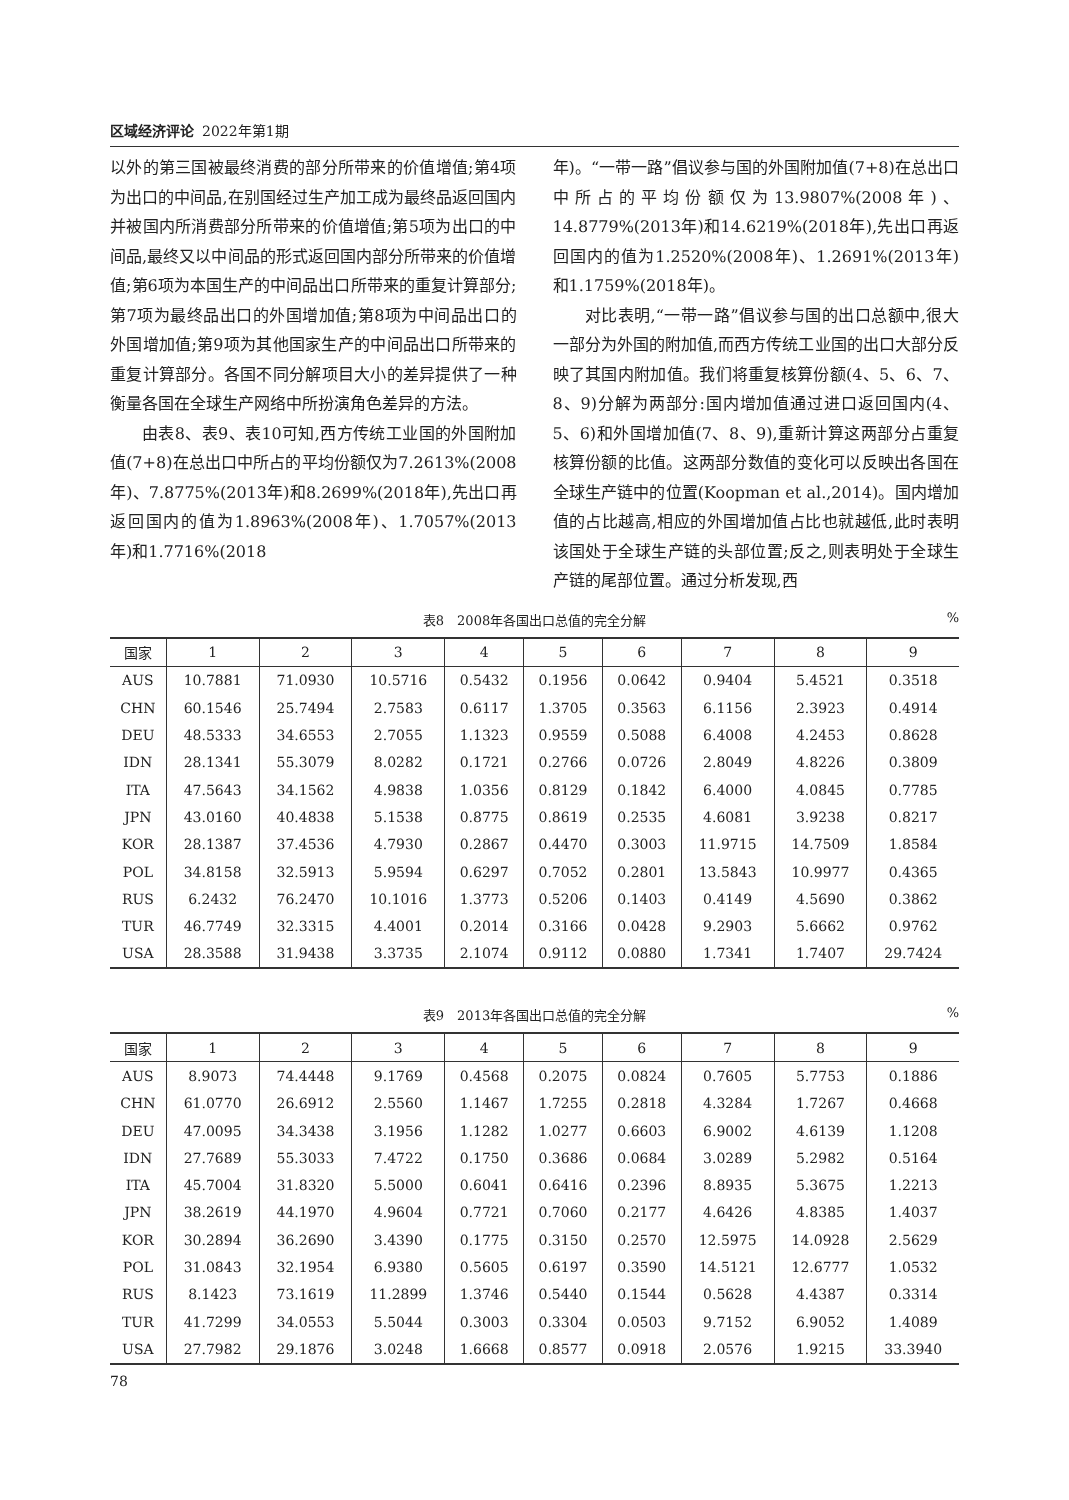区域经济评论 2022年第1期
以外的第三国被最终消费的部分所带来的价值增值;第4项为出口的中间品,在别国经过生产加工成为最终品返回国内并被国内所消费部分所带来的价值增值;第5项为出口的中间品,最终又以中间品的形式返回国内部分所带来的价值增值;第6项为本国生产的中间品出口所带来的重复计算部分;第7项为最终品出口的外国增加值;第8项为中间品出口的外国增加值;第9项为其他国家生产的中间品出口所带来的重复计算部分。各国不同分解项目大小的差异提供了一种衡量各国在全球生产网络中所扮演角色差异的方法。
由表8、表9、表10可知,西方传统工业国的外国附加值(7+8)在总出口中所占的平均份额仅为7.2613%(2008年)、7.8775%(2013年)和8.2699%(2018年),先出口再返回国内的值为1.8963%(2008年)、1.7057%(2013年)和1.7716%(2018
年)。“一带一路”倡议参与国的外国附加值(7+8)在总出口中所占的平均份额仅为13.9807%(2008年)、14.8779%(2013年)和14.6219%(2018年),先出口再返回国内的值为1.2520%(2008年)、1.2691%(2013年)和1.1759%(2018年)。
对比表明,“一带一路”倡议参与国的出口总额中,很大一部分为外国的附加值,而西方传统工业国的出口大部分反映了其国内附加值。我们将重复核算份额(4、5、6、7、8、9)分解为两部分:国内增加值通过进口返回国内(4、5、6)和外国增加值(7、8、9),重新计算这两部分占重复核算份额的比值。这两部分数值的变化可以反映出各国在全球生产链中的位置(Koopman et al.,2014)。国内增加值的占比越高,相应的外国增加值占比也就越低,此时表明该国处于全球生产链的头部位置;反之,则表明处于全球生产链的尾部位置。通过分析发现,西
表8　2008年各国出口总值的完全分解%
| 国家 | 1 | 2 | 3 | 4 | 5 | 6 | 7 | 8 | 9 |
| --- | --- | --- | --- | --- | --- | --- | --- | --- | --- |
| AUS | 10.7881 | 71.0930 | 10.5716 | 0.5432 | 0.1956 | 0.0642 | 0.9404 | 5.4521 | 0.3518 |
| CHN | 60.1546 | 25.7494 | 2.7583 | 0.6117 | 1.3705 | 0.3563 | 6.1156 | 2.3923 | 0.4914 |
| DEU | 48.5333 | 34.6553 | 2.7055 | 1.1323 | 0.9559 | 0.5088 | 6.4008 | 4.2453 | 0.8628 |
| IDN | 28.1341 | 55.3079 | 8.0282 | 0.1721 | 0.2766 | 0.0726 | 2.8049 | 4.8226 | 0.3809 |
| ITA | 47.5643 | 34.1562 | 4.9838 | 1.0356 | 0.8129 | 0.1842 | 6.4000 | 4.0845 | 0.7785 |
| JPN | 43.0160 | 40.4838 | 5.1538 | 0.8775 | 0.8619 | 0.2535 | 4.6081 | 3.9238 | 0.8217 |
| KOR | 28.1387 | 37.4536 | 4.7930 | 0.2867 | 0.4470 | 0.3003 | 11.9715 | 14.7509 | 1.8584 |
| POL | 34.8158 | 32.5913 | 5.9594 | 0.6297 | 0.7052 | 0.2801 | 13.5843 | 10.9977 | 0.4365 |
| RUS | 6.2432 | 76.2470 | 10.1016 | 1.3773 | 0.5206 | 0.1403 | 0.4149 | 4.5690 | 0.3862 |
| TUR | 46.7749 | 32.3315 | 4.4001 | 0.2014 | 0.3166 | 0.0428 | 9.2903 | 5.6662 | 0.9762 |
| USA | 28.3588 | 31.9438 | 3.3735 | 2.1074 | 0.9112 | 0.0880 | 1.7341 | 1.7407 | 29.7424 |
表9　2013年各国出口总值的完全分解%
| 国家 | 1 | 2 | 3 | 4 | 5 | 6 | 7 | 8 | 9 |
| --- | --- | --- | --- | --- | --- | --- | --- | --- | --- |
| AUS | 8.9073 | 74.4448 | 9.1769 | 0.4568 | 0.2075 | 0.0824 | 0.7605 | 5.7753 | 0.1886 |
| CHN | 61.0770 | 26.6912 | 2.5560 | 1.1467 | 1.7255 | 0.2818 | 4.3284 | 1.7267 | 0.4668 |
| DEU | 47.0095 | 34.3438 | 3.1956 | 1.1282 | 1.0277 | 0.6603 | 6.9002 | 4.6139 | 1.1208 |
| IDN | 27.7689 | 55.3033 | 7.4722 | 0.1750 | 0.3686 | 0.0684 | 3.0289 | 5.2982 | 0.5164 |
| ITA | 45.7004 | 31.8320 | 5.5000 | 0.6041 | 0.6416 | 0.2396 | 8.8935 | 5.3675 | 1.2213 |
| JPN | 38.2619 | 44.1970 | 4.9604 | 0.7721 | 0.7060 | 0.2177 | 4.6426 | 4.8385 | 1.4037 |
| KOR | 30.2894 | 36.2690 | 3.4390 | 0.1775 | 0.3150 | 0.2570 | 12.5975 | 14.0928 | 2.5629 |
| POL | 31.0843 | 32.1954 | 6.9380 | 0.5605 | 0.6197 | 0.3590 | 14.5121 | 12.6777 | 1.0532 |
| RUS | 8.1423 | 73.1619 | 11.2899 | 1.3746 | 0.5440 | 0.1544 | 0.5628 | 4.4387 | 0.3314 |
| TUR | 41.7299 | 34.0553 | 5.5044 | 0.3003 | 0.3304 | 0.0503 | 9.7152 | 6.9052 | 1.4089 |
| USA | 27.7982 | 29.1876 | 3.0248 | 1.6668 | 0.8577 | 0.0918 | 2.0576 | 1.9215 | 33.3940 |
78